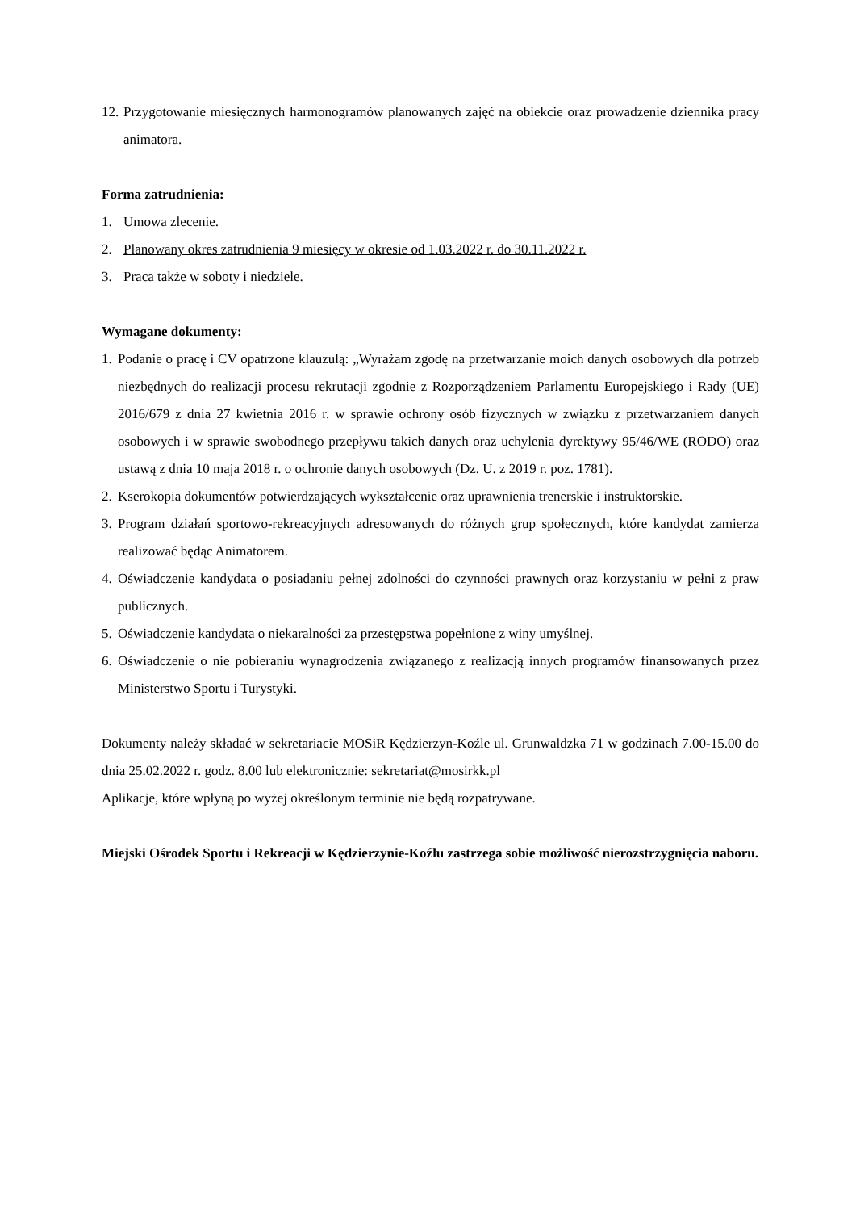12. Przygotowanie miesięcznych harmonogramów planowanych zajęć na obiekcie oraz prowadzenie dziennika pracy animatora.
Forma zatrudnienia:
1. Umowa zlecenie.
2. Planowany okres zatrudnienia 9 miesięcy w okresie od 1.03.2022 r. do 30.11.2022 r.
3. Praca także w soboty i niedziele.
Wymagane dokumenty:
1. Podanie o pracę i CV opatrzone klauzulą: „Wyrażam zgodę na przetwarzanie moich danych osobowych dla potrzeb niezbędnych do realizacji procesu rekrutacji zgodnie z Rozporządzeniem Parlamentu Europejskiego i Rady (UE) 2016/679 z dnia 27 kwietnia 2016 r. w sprawie ochrony osób fizycznych w związku z przetwarzaniem danych osobowych i w sprawie swobodnego przepływu takich danych oraz uchylenia dyrektywy 95/46/WE (RODO) oraz ustawą z dnia 10 maja 2018 r. o ochronie danych osobowych (Dz. U. z 2019 r. poz. 1781).
2. Kserokopia dokumentów potwierdzających wykształcenie oraz uprawnienia trenerskie i instruktorskie.
3. Program działań sportowo-rekreacyjnych adresowanych do różnych grup społecznych, które kandydat zamierza realizować będąc Animatorem.
4. Oświadczenie kandydata o posiadaniu pełnej zdolności do czynności prawnych oraz korzystaniu w pełni z praw publicznych.
5. Oświadczenie kandydata o niekaralności za przestępstwa popełnione z winy umyślnej.
6. Oświadczenie o nie pobieraniu wynagrodzenia związanego z realizacją innych programów finansowanych przez Ministerstwo Sportu i Turystyki.
Dokumenty należy składać w sekretariacie MOSiR Kędzierzyn-Koźle ul. Grunwaldzka 71 w godzinach 7.00-15.00 do dnia 25.02.2022 r. godz. 8.00 lub elektronicznie: sekretariat@mosirkk.pl
Aplikacje, które wpłyną po wyżej określonym terminie nie będą rozpatrywane.
Miejski Ośrodek Sportu i Rekreacji w Kędzierzynie-Koźlu zastrzega sobie możliwość nierozstrzygnięcia naboru.